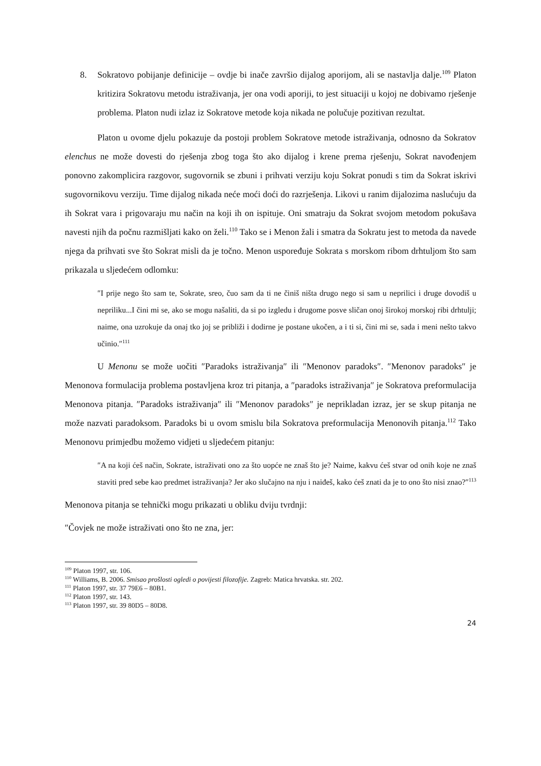8. Sokratovo pobijanje definicije – ovdje bi inače završio dijalog aporijom, ali se nastavlja dalje.<sup>109</sup> Platon kritizira Sokratovu metodu istraživanja, jer ona vodi aporiji, to jest situaciji u kojoj ne dobivamo rješenje problema. Platon nudi izlaz iz Sokratove metode koja nikada ne polučuje pozitivan rezultat.
Platon u ovome djelu pokazuje da postoji problem Sokratove metode istraživanja, odnosno da Sokratov elenchus ne može dovesti do rješenja zbog toga što ako dijalog i krene prema rješenju, Sokrat navođenjem ponovno zakomplicira razgovor, sugovornik se zbuni i prihvati verziju koju Sokrat ponudi s tim da Sokrat iskrivi sugovornikovu verziju. Time dijalog nikada neće moći doći do razrješenja. Likovi u ranim dijalozima naslućuju da ih Sokrat vara i prigovaraju mu način na koji ih on ispituje. Oni smatraju da Sokrat svojom metodom pokušava navesti njih da počnu razmišljati kako on želi.<sup>110</sup> Tako se i Menon žali i smatra da Sokratu jest to metoda da navede njega da prihvati sve što Sokrat misli da je točno. Menon uspoređuje Sokrata s morskom ribom drhtuljom što sam prikazala u sljedećem odlomku:
″I prije nego što sam te, Sokrate, sreo, čuo sam da ti ne činiš ništa drugo nego si sam u neprilici i druge dovodiš u nepriliku...I čini mi se, ako se mogu našaliti, da si po izgledu i drugome posve sličan onoj širokoj morskoj ribi drhtulji; naime, ona uzrokuje da onaj tko joj se približi i dodirne je postane ukočen, a i ti si, čini mi se, sada i meni nešto takvo učinio.″<sup>111</sup>
U Menonu se može uočiti ″Paradoks istraživanja″ ili ″Menonov paradoks″. ″Menonov paradoks″ je Menonova formulacija problema postavljena kroz tri pitanja, a ″paradoks istraživanja″ je Sokratova preformulacija Menonova pitanja. ″Paradoks istraživanja″ ili ″Menonov paradoks″ je neprikladan izraz, jer se skup pitanja ne može nazvati paradoksom. Paradoks bi u ovom smislu bila Sokratova preformulacija Menonovih pitanja.<sup>112</sup> Tako Menonovu primjedbu možemo vidjeti u sljedećem pitanju:
″A na koji ćeš način, Sokrate, istraživati ono za što uopće ne znaš što je? Naime, kakvu ćeš stvar od onih koje ne znaš staviti pred sebe kao predmet istraživanja? Jer ako slučajno na nju i naiđeš, kako ćeš znati da je to ono što nisi znao?″<sup>113</sup>
Menonova pitanja se tehnički mogu prikazati u obliku dviju tvrdnji:
″Čovjek ne može istraživati ono što ne zna, jer:
<sup>109</sup> Platon 1997, str. 106.
<sup>110</sup> Williams, B. 2006. Smisao prošlosti ogledi o povijesti filozofije. Zagreb: Matica hrvatska. str. 202.
<sup>111</sup> Platon 1997, str. 37 79E6 – 80B1.
<sup>112</sup> Platon 1997, str. 143.
<sup>113</sup> Platon 1997, str. 39 80D5 – 80D8.
24